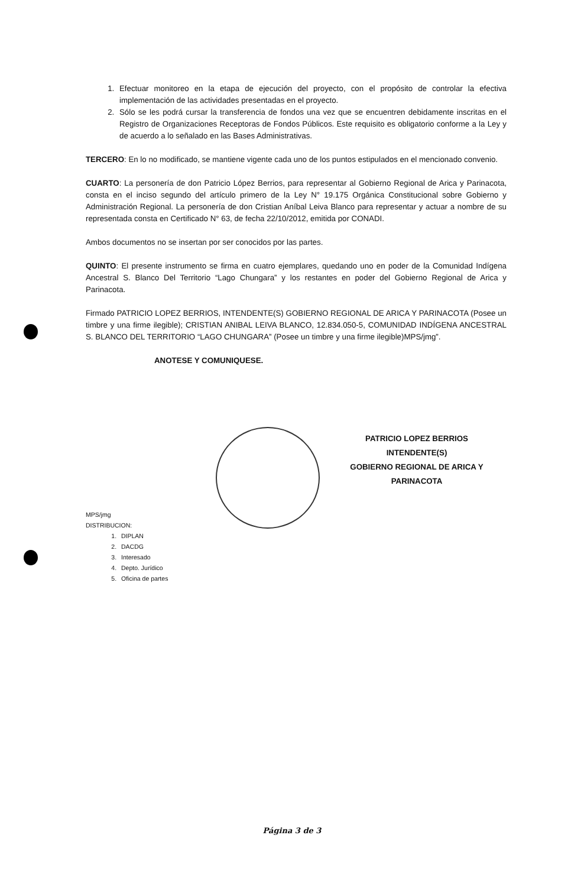1. Efectuar monitoreo en la etapa de ejecución del proyecto, con el propósito de controlar la efectiva implementación de las actividades presentadas en el proyecto.
2. Sólo se les podrá cursar la transferencia de fondos una vez que se encuentren debidamente inscritas en el Registro de Organizaciones Receptoras de Fondos Públicos. Este requisito es obligatorio conforme a la Ley y de acuerdo a lo señalado en las Bases Administrativas.
TERCERO: En lo no modificado, se mantiene vigente cada uno de los puntos estipulados en el mencionado convenio.
CUARTO: La personería de don Patricio López Berrios, para representar al Gobierno Regional de Arica y Parinacota, consta en el inciso segundo del artículo primero de la Ley N° 19.175 Orgánica Constitucional sobre Gobierno y Administración Regional. La personería de don Cristian Aníbal Leiva Blanco para representar y actuar a nombre de su representada consta en Certificado N° 63, de fecha 22/10/2012, emitida por CONADI.
Ambos documentos no se insertan por ser conocidos por las partes.
QUINTO: El presente instrumento se firma en cuatro ejemplares, quedando uno en poder de la Comunidad Indígena Ancestral S. Blanco Del Territorio “Lago Chungara” y los restantes en poder del Gobierno Regional de Arica y Parinacota.
Firmado PATRICIO LOPEZ BERRIOS, INTENDENTE(S) GOBIERNO REGIONAL DE ARICA Y PARINACOTA (Posee un timbre y una firme ilegible); CRISTIAN ANIBAL LEIVA BLANCO, 12.834.050-5, COMUNIDAD INDÍGENA ANCESTRAL S. BLANCO DEL TERRITORIO “LAGO CHUNGARA” (Posee un timbre y una firme ilegible)MPS/jmg”.
ANOTESE Y COMUNIQUESE.
PATRICIO LOPEZ BERRIOS
INTENDENTE(S)
GOBIERNO REGIONAL DE ARICA Y PARINACOTA
MPS/jmg
DISTRIBUCION:
1. DIPLAN
2. DACDG
3. Interesado
4. Depto. Jurídico
5. Oficina de partes
Página 3 de 3